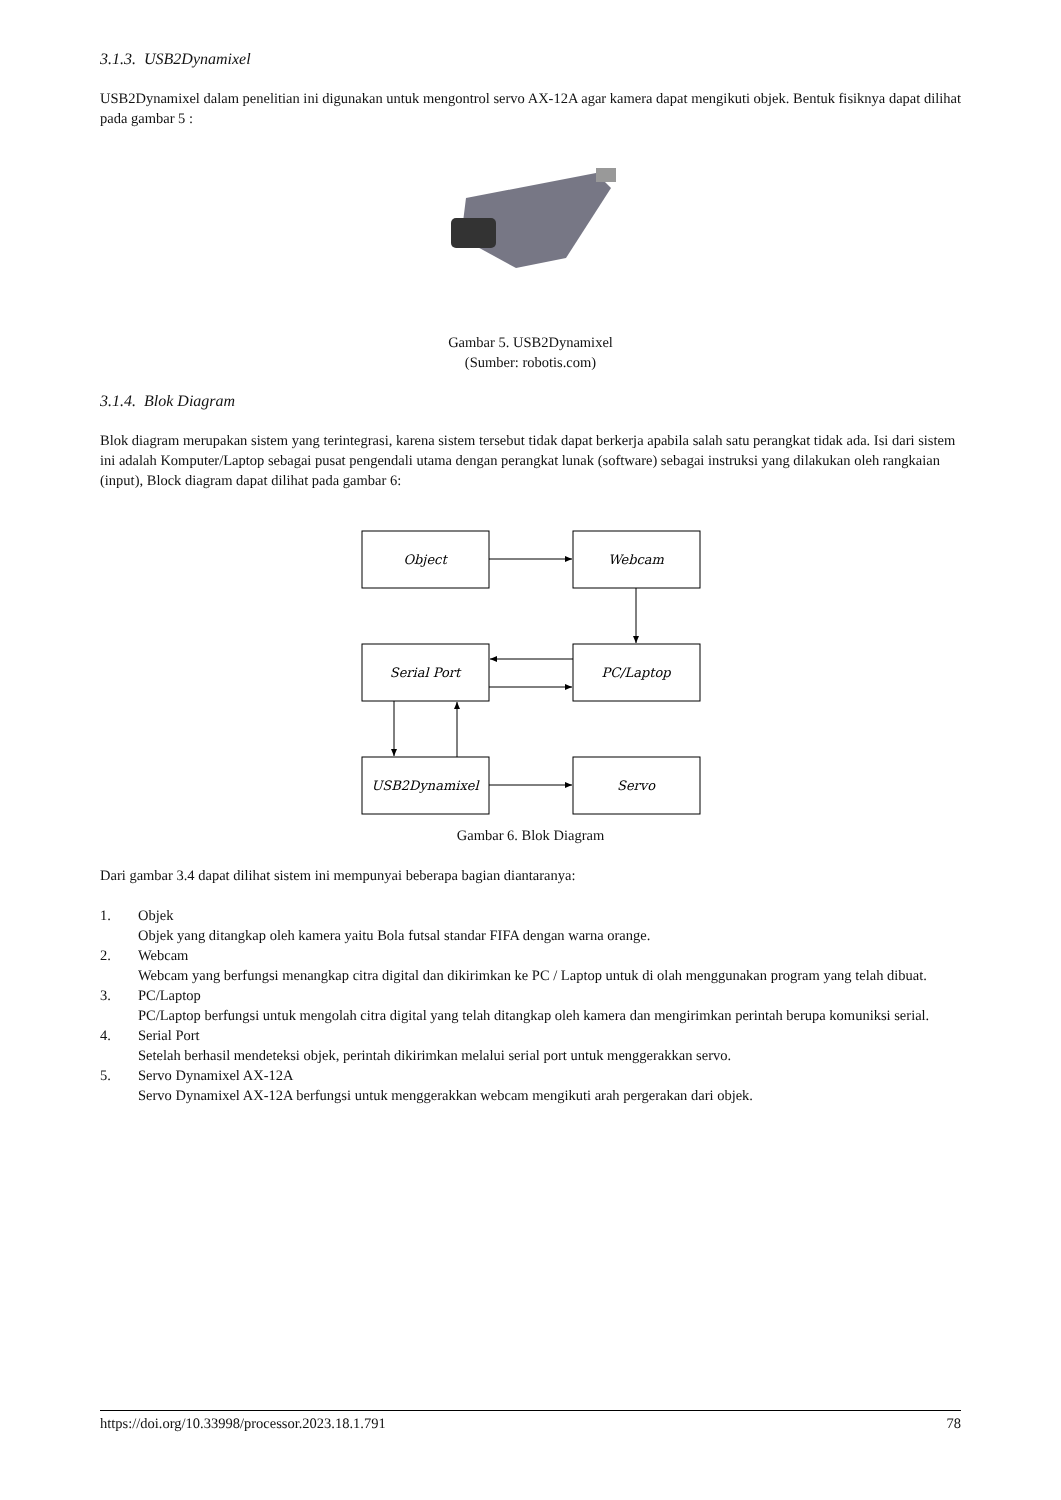3.1.3. USB2Dynamixel
USB2Dynamixel dalam penelitian ini digunakan untuk mengontrol servo AX-12A agar kamera dapat mengikuti objek. Bentuk fisiknya dapat dilihat pada gambar 5 :
Gambar 5. USB2Dynamixel
(Sumber: robotis.com)
3.1.4. Blok Diagram
Blok diagram merupakan sistem yang terintegrasi, karena sistem tersebut tidak dapat berkerja apabila salah satu perangkat tidak ada. Isi dari sistem ini adalah Komputer/Laptop sebagai pusat pengendali utama dengan perangkat lunak (software) sebagai instruksi yang dilakukan oleh rangkaian (input), Block diagram dapat dilihat pada gambar 6:
Object
Webcam
Serial Port
PC/Laptop
USB2Dynamixel
Servo
Gambar 6. Blok Diagram
Dari gambar 3.4 dapat dilihat sistem ini mempunyai beberapa bagian diantaranya:
1. Objek
Objek yang ditangkap oleh kamera yaitu Bola futsal standar FIFA dengan warna orange.
2. Webcam
Webcam yang berfungsi menangkap citra digital dan dikirimkan ke PC / Laptop untuk di olah menggunakan program yang telah dibuat.
3. PC/Laptop
PC/Laptop berfungsi untuk mengolah citra digital yang telah ditangkap oleh kamera dan mengirimkan perintah berupa komuniksi serial.
4. Serial Port
Setelah berhasil mendeteksi objek, perintah dikirimkan melalui serial port untuk menggerakkan servo.
5. Servo Dynamixel AX-12A
Servo Dynamixel AX-12A berfungsi untuk menggerakkan webcam mengikuti arah pergerakan dari objek.
https://doi.org/10.33998/processor.2023.18.1.791 78